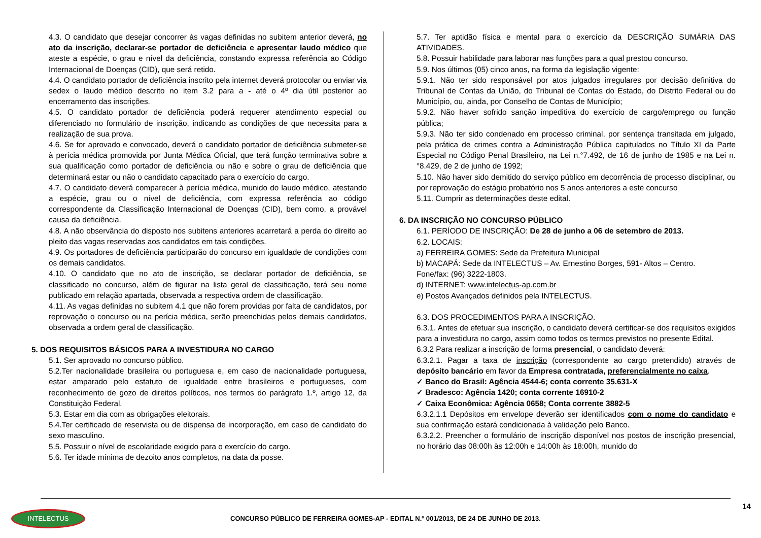4.3. O candidato que desejar concorrer às vagas definidas no subitem anterior deverá, no ato da inscrição, declarar-se portador de deficiência e apresentar laudo médico que ateste a espécie, o grau e nível da deficiência, constando expressa referência ao Código Internacional de Doenças (CID), que será retido.
4.4. O candidato portador de deficiência inscrito pela internet deverá protocolar ou enviar via sedex o laudo médico descrito no item 3.2 para a - até o 4º dia útil posterior ao encerramento das inscrições.
4.5. O candidato portador de deficiência poderá requerer atendimento especial ou diferenciado no formulário de inscrição, indicando as condições de que necessita para a realização de sua prova.
4.6. Se for aprovado e convocado, deverá o candidato portador de deficiência submeter-se à perícia médica promovida por Junta Médica Oficial, que terá função terminativa sobre a sua qualificação como portador de deficiência ou não e sobre o grau de deficiência que determinará estar ou não o candidato capacitado para o exercício do cargo.
4.7. O candidato deverá comparecer à perícia médica, munido do laudo médico, atestando a espécie, grau ou o nível de deficiência, com expressa referência ao código correspondente da Classificação Internacional de Doenças (CID), bem como, a provável causa da deficiência.
4.8. A não observância do disposto nos subitens anteriores acarretará a perda do direito ao pleito das vagas reservadas aos candidatos em tais condições.
4.9. Os portadores de deficiência participarão do concurso em igualdade de condições com os demais candidatos.
4.10. O candidato que no ato de inscrição, se declarar portador de deficiência, se classificado no concurso, além de figurar na lista geral de classificação, terá seu nome publicado em relação apartada, observada a respectiva ordem de classificação.
4.11. As vagas definidas no subitem 4.1 que não forem providas por falta de candidatos, por reprovação o concurso ou na perícia médica, serão preenchidas pelos demais candidatos, observada a ordem geral de classificação.
5. DOS REQUISITOS BÁSICOS PARA A INVESTIDURA NO CARGO
5.1. Ser aprovado no concurso público.
5.2.Ter nacionalidade brasileira ou portuguesa e, em caso de nacionalidade portuguesa, estar amparado pelo estatuto de igualdade entre brasileiros e portugueses, com reconhecimento de gozo de direitos políticos, nos termos do parágrafo 1.º, artigo 12, da Constituição Federal.
5.3. Estar em dia com as obrigações eleitorais.
5.4.Ter certificado de reservista ou de dispensa de incorporação, em caso de candidato do sexo masculino.
5.5. Possuir o nível de escolaridade exigido para o exercício do cargo.
5.6. Ter idade mínima de dezoito anos completos, na data da posse.
5.7. Ter aptidão física e mental para o exercício da DESCRIÇÃO SUMÁRIA DAS ATIVIDADES.
5.8. Possuir habilidade para laborar nas funções para a qual prestou concurso.
5.9. Nos últimos (05) cinco anos, na forma da legislação vigente:
5.9.1. Não ter sido responsável por atos julgados irregulares por decisão definitiva do Tribunal de Contas da União, do Tribunal de Contas do Estado, do Distrito Federal ou do Município, ou, ainda, por Conselho de Contas de Município;
5.9.2. Não haver sofrido sanção impeditiva do exercício de cargo/emprego ou função pública;
5.9.3. Não ter sido condenado em processo criminal, por sentença transitada em julgado, pela prática de crimes contra a Administração Pública capitulados no Título XI da Parte Especial no Código Penal Brasileiro, na Lei n.°7.492, de 16 de junho de 1985 e na Lei n.°8.429, de 2 de junho de 1992;
5.10. Não haver sido demitido do serviço público em decorrência de processo disciplinar, ou por reprovação do estágio probatório nos 5 anos anteriores a este concurso
5.11. Cumprir as determinações deste edital.
6. DA INSCRIÇÃO NO CONCURSO PÚBLICO
6.1. PERÍODO DE INSCRIÇÃO: De 28 de junho a 06 de setembro de 2013.
6.2. LOCAIS:
a) FERREIRA GOMES: Sede da Prefeitura Municipal
b) MACAPÁ: Sede da INTELECTUS – Av. Ernestino Borges, 591- Altos – Centro.
Fone/fax: (96) 3222-1803.
d) INTERNET: www.intelectus-ap.com.br
e) Postos Avançados definidos pela INTELECTUS.
6.3. DOS PROCEDIMENTOS PARA A INSCRIÇÃO.
6.3.1. Antes de efetuar sua inscrição, o candidato deverá certificar-se dos requisitos exigidos para a investidura no cargo, assim como todos os termos previstos no presente Edital.
6.3.2 Para realizar a inscrição de forma presencial, o candidato deverá:
6.3.2.1. Pagar a taxa de inscrição (correspondente ao cargo pretendido) através de depósito bancário em favor da Empresa contratada, preferencialmente no caixa.
✓ Banco do Brasil: Agência 4544-6; conta corrente 35.631-X
✓ Bradesco: Agência 1420; conta corrente 16910-2
✓ Caixa Econômica: Agência 0658; Conta corrente 3882-5
6.3.2.1.1 Depósitos em envelope deverão ser identificados com o nome do candidato e sua confirmação estará condicionada à validação pelo Banco.
6.3.2.2. Preencher o formulário de inscrição disponível nos postos de inscrição presencial, no horário das 08:00h às 12:00h e 14:00h às 18:00h, munido do
14
INTELECTUS
CONCURSO PÚBLICO DE FERREIRA GOMES-AP - EDITAL N.º 001/2013, DE 24 DE JUNHO DE 2013.